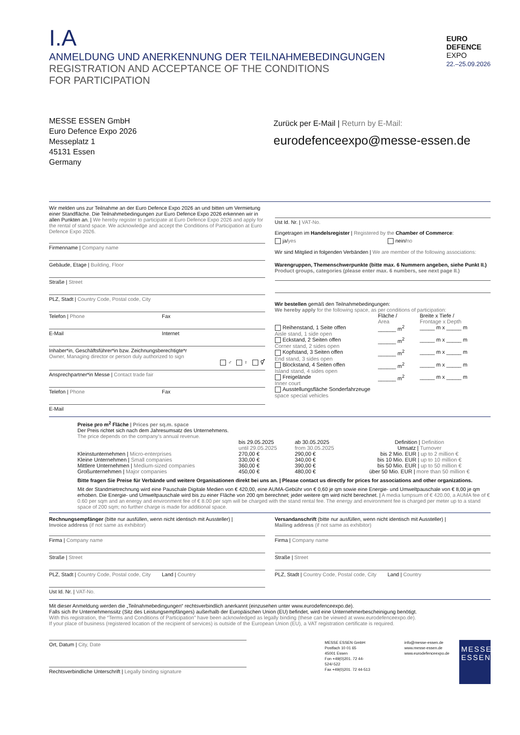I.A
ANMELDUNG UND ANERKENNUNG DER TEILNAHMEBEDINGUNGEN
REGISTRATION AND ACCEPTANCE OF THE CONDITIONS
FOR PARTICIPATION
EURO
DEFENCE
EXPO
22.–25.09.2026
MESSE ESSEN GmbH
Euro Defence Expo 2026
Messeplatz 1
45131 Essen
Germany
Zurück per E-Mail | Return by E-Mail:
eurodefenceexpo@messe-essen.de
Wir melden uns zur Teilnahme an der Euro Defence Expo 2026 an und bitten um Vermietung einer Standfläche. Die Teilnahmebedingungen zur Euro Defence Expo 2026 erkennen wir in allen Punkten an. | We hereby register to participate at Euro Defence Expo 2026 and apply for the rental of stand space. We acknowledge and accept the Conditions of Participation at Euro Defence Expo 2026.
Firmenname | Company name
Gebäude, Etage | Building, Floor
Straße | Street
PLZ, Stadt | Country Code, Postal code, City
Telefon | Phone Fax
E-Mail Internet
Inhaber*in, Geschäftsführer*in bzw. Zeichnungsberechtigte*r
Owner, Managing director or person duly authorized to sign
♂ ♀ ⚥
Ansprechpartner*in Messe | Contact trade fair
Telefon | Phone Fax
E-Mail
Ust Id. Nr. | VAT-No.
Eingetragen im Handelsregister | Registered by the Chamber of Commerce:
ja/yes nein/no
Wir sind Mitglied in folgenden Verbänden | We are member of the following associations:
Warengruppen, Themenschwerpunkte (bitte max. 6 Nummern angeben, siehe Punkt II.)
Product groups, categories (please enter max. 6 numbers, see next page II.)
Wir bestellen gemäß den Teilnahmebedingungen:
We hereby apply for the following space, as per conditions of participation:
| | Fläche / Area | Breite x Tiefe / Frontage x Depth |
| Reihenstand, 1 Seite offen Aisle stand, 1 side open | ______ m<sup>2</sup> | _____ m x _____ m |
| Eckstand, 2 Seiten offen Corner stand, 2 sides open | ______ m<sup>2</sup> | _____ m x _____ m |
| Kopfstand, 3 Seiten offen End stand, 3 sides open | ______ m<sup>2</sup> | _____ m x _____ m |
| Blockstand, 4 Seiten offen Island stand, 4 sides open | ______ m<sup>2</sup> | _____ m x _____ m |
| Freigelände Inner court | ______ m<sup>2</sup> | _____ m x _____ m |
| Ausstellungsfläche Sonderfahrzeuge space special vehicles | | |
Preise pro m<sup>2</sup> Fläche | Prices per sq.m. space
Der Preis richtet sich nach dem Jahresumsatz des Unternehmens.
The price depends on the company’s annual revenue.
| | bis 29.05.2025 until 29.05.2025 | ab 30.05.2025 from 30.05.2025 | Definition / Definition Umsatz / Turnover |
| Kleinstunternehmen / Micro-enterprises | 270,00 € | 290,00 € | bis 2 Mio. EUR / up to 2 million € |
| Kleine Unternehmen / Small companies | 330,00 € | 340,00 € | bis 10 Mio. EUR / up to 10 million € |
| Mittlere Unternehmen / Medium-sized companies | 360,00 € | 390,00 € | bis 50 Mio. EUR / up to 50 million € |
| Großunternehmen / Major companies | 450,00 € | 480,00 € | über 50 Mio. EUR / more than 50 million € |
Bitte fragen Sie Preise für Verbände und weitere Organisationen direkt bei uns an. | Please contact us directly for prices for associations and other organizations.
Mit der Standmietrechnung wird eine Pauschale Digitale Medien von € 420,00, eine AUMA-Gebühr von € 0,60 je qm sowie eine Energie- und Umweltpauschale von € 8,00 je qm erhoben. Die Energie- und Umweltpauschale wird bis zu einer Fläche von 200 qm berechnet; jeder weitere qm wird nicht berechnet. | A media lumpsum of € 420.00, a AUMA fee of € 0.60 per sqm and an energy and environment fee of € 8.00 per sqm will be charged with the stand rental fee. The energy and environment fee is charged per meter up to a stand space of 200 sqm; no further charge is made for additional space.
Rechnungsempfänger (bitte nur ausfüllen, wenn nicht identisch mit Aussteller) |
Invoice address (if not same as exhibitor)
Firma | Company name
Straße | Street
PLZ, Stadt | Country Code, Postal code, City Land | Country
Ust Id. Nr. | VAT-No.
Versandanschrift (bitte nur ausfüllen, wenn nicht identisch mit Aussteller) |
Mailing address (if not same as exhibitor)
Firma | Company name
Straße | Street
PLZ, Stadt | Country Code, Postal code, City Land | Country
Mit dieser Anmeldung werden die „Teilnahmebedingungen“ rechtsverbindlich anerkannt (einzusehen unter www.eurodefenceexpo.de).
Falls sich Ihr Unternehmenssitz (Sitz des Leistungsempfängers) außerhalb der Europäischen Union (EU) befindet, wird eine Unternehmerbescheinigung benötigt.
With this registration, the “Terms and Conditions of Participation” have been acknowledged as legally binding (these can be viewed at www.eurodefenceexpo.de).
If your place of business (registered location of the recipient of services) is outside of the European Union (EU), a VAT registration certificate is required.
Ort, Datum | City, Date
Rechtsverbindliche Unterschrift | Legally binding signature
MESSE ESSEN GmbH
Postfach 10 01 65
45001 Essen
Fon +49(0)201. 72 44-524/-522
Fax +49(0)201. 72 44-513
info@messe-essen.de
www.messe-essen.de
www.eurodefenceexpo.de
MESSE
ESSEN